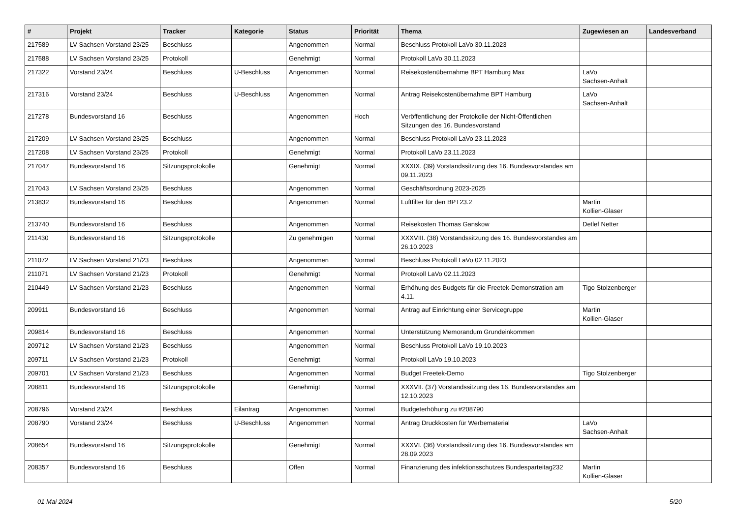| # | Projekt | Tracker | Kategorie | Status | Priorität | Thema | Zugewiesen an | Landesverband |
| --- | --- | --- | --- | --- | --- | --- | --- | --- |
| 217589 | LV Sachsen Vorstand 23/25 | Beschluss | | Angenommen | Normal | Beschluss Protokoll LaVo 30.11.2023 | | |
| 217588 | LV Sachsen Vorstand 23/25 | Protokoll | | Genehmigt | Normal | Protokoll LaVo 30.11.2023 | | |
| 217322 | Vorstand 23/24 | Beschluss | U-Beschluss | Angenommen | Normal | Reisekostenübernahme BPT Hamburg Max | LaVo Sachsen-Anhalt | |
| 217316 | Vorstand 23/24 | Beschluss | U-Beschluss | Angenommen | Normal | Antrag Reisekostenübernahme BPT Hamburg | LaVo Sachsen-Anhalt | |
| 217278 | Bundesvorstand 16 | Beschluss | | Angenommen | Hoch | Veröffentlichung der Protokolle der Nicht-Öffentlichen Sitzungen des 16. Bundesvorstand | | |
| 217209 | LV Sachsen Vorstand 23/25 | Beschluss | | Angenommen | Normal | Beschluss Protokoll LaVo 23.11.2023 | | |
| 217208 | LV Sachsen Vorstand 23/25 | Protokoll | | Genehmigt | Normal | Protokoll LaVo 23.11.2023 | | |
| 217047 | Bundesvorstand 16 | Sitzungsprotokolle | | Genehmigt | Normal | XXXIX. (39) Vorstandssitzung des 16. Bundesvorstandes am 09.11.2023 | | |
| 217043 | LV Sachsen Vorstand 23/25 | Beschluss | | Angenommen | Normal | Geschäftsordnung 2023-2025 | | |
| 213832 | Bundesvorstand 16 | Beschluss | | Angenommen | Normal | Luftfilter für den BPT23.2 | Martin Kollien-Glaser | |
| 213740 | Bundesvorstand 16 | Beschluss | | Angenommen | Normal | Reisekosten Thomas Ganskow | Detlef Netter | |
| 211430 | Bundesvorstand 16 | Sitzungsprotokolle | | Zu genehmigen | Normal | XXXVIII. (38) Vorstandssitzung des 16. Bundesvorstandes am 26.10.2023 | | |
| 211072 | LV Sachsen Vorstand 21/23 | Beschluss | | Angenommen | Normal | Beschluss Protokoll LaVo 02.11.2023 | | |
| 211071 | LV Sachsen Vorstand 21/23 | Protokoll | | Genehmigt | Normal | Protokoll LaVo 02.11.2023 | | |
| 210449 | LV Sachsen Vorstand 21/23 | Beschluss | | Angenommen | Normal | Erhöhung des Budgets für die Freetek-Demonstration am 4.11. | Tigo Stolzenberger | |
| 209911 | Bundesvorstand 16 | Beschluss | | Angenommen | Normal | Antrag auf Einrichtung einer Servicegruppe | Martin Kollien-Glaser | |
| 209814 | Bundesvorstand 16 | Beschluss | | Angenommen | Normal | Unterstützung Memorandum Grundeinkommen | | |
| 209712 | LV Sachsen Vorstand 21/23 | Beschluss | | Angenommen | Normal | Beschluss Protokoll LaVo 19.10.2023 | | |
| 209711 | LV Sachsen Vorstand 21/23 | Protokoll | | Genehmigt | Normal | Protokoll LaVo 19.10.2023 | | |
| 209701 | LV Sachsen Vorstand 21/23 | Beschluss | | Angenommen | Normal | Budget Freetek-Demo | Tigo Stolzenberger | |
| 208811 | Bundesvorstand 16 | Sitzungsprotokolle | | Genehmigt | Normal | XXXVII. (37) Vorstandssitzung des 16. Bundesvorstandes am 12.10.2023 | | |
| 208796 | Vorstand 23/24 | Beschluss | Eilantrag | Angenommen | Normal | Budgeterhöhung zu #208790 | | |
| 208790 | Vorstand 23/24 | Beschluss | U-Beschluss | Angenommen | Normal | Antrag Druckkosten für Werbematerial | LaVo Sachsen-Anhalt | |
| 208654 | Bundesvorstand 16 | Sitzungsprotokolle | | Genehmigt | Normal | XXXVI. (36) Vorstandssitzung des 16. Bundesvorstandes am 28.09.2023 | | |
| 208357 | Bundesvorstand 16 | Beschluss | | Offen | Normal | Finanzierung des infektionsschutzes Bundesparteitag232 | Martin Kollien-Glaser | |
01 Mai 2024 5/20